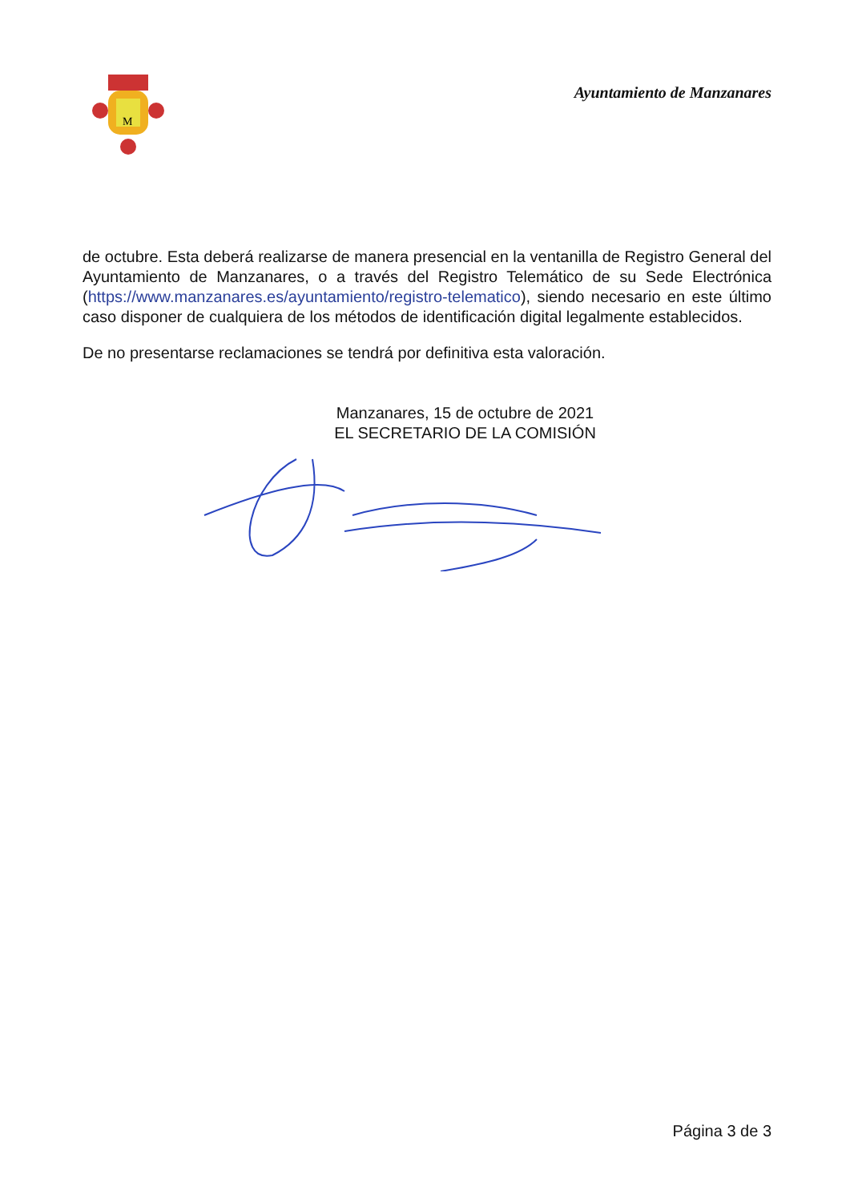M
Ayuntamiento de Manzanares
de octubre. Esta deberá realizarse de manera presencial en la ventanilla de Registro General del Ayuntamiento de Manzanares, o a través del Registro Telemático de su Sede Electrónica (https://www.manzanares.es/ayuntamiento/registro-telematico), siendo necesario en este último caso disponer de cualquiera de los métodos de identificación digital legalmente establecidos.
De no presentarse reclamaciones se tendrá por definitiva esta valoración.
Manzanares, 15 de octubre de 2021
EL SECRETARIO DE LA COMISIÓN
Página 3 de 3